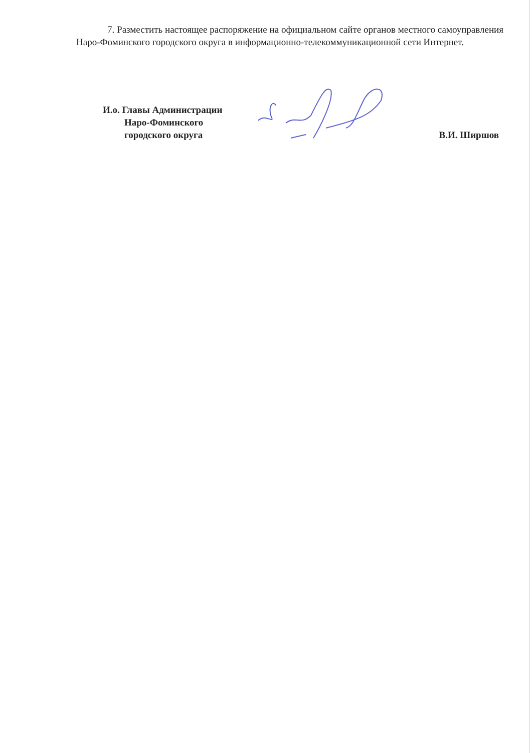7. Разместить настоящее распоряжение на официальном сайте органов местного самоуправления Наро-Фоминского городского округа в информационно-телекоммуникационной сети Интернет.
И.о. Главы Администрации
Наро-Фоминского
городского округа
В.И. Ширшов